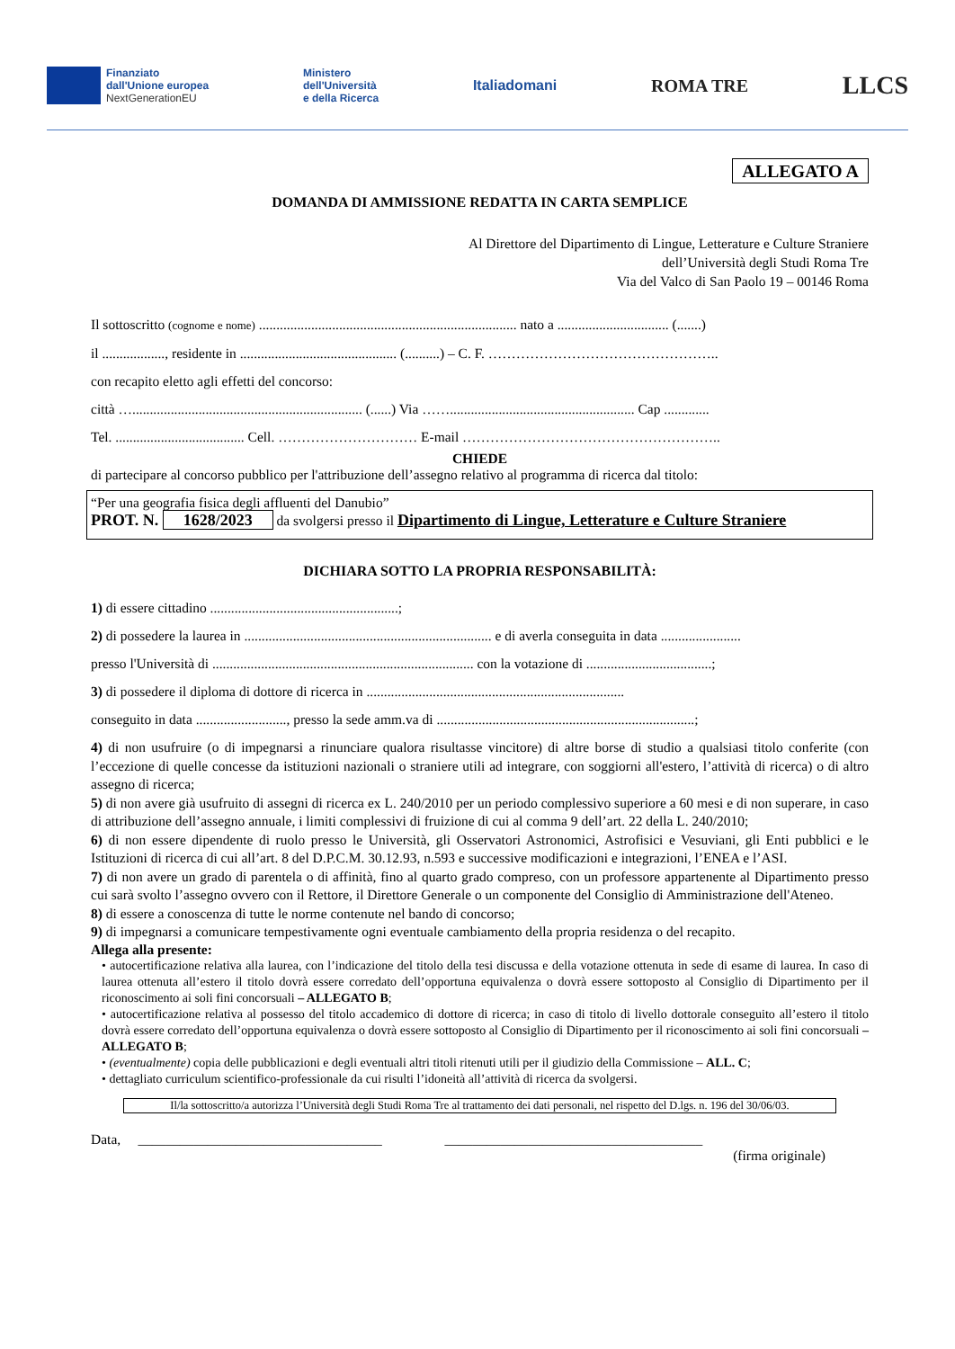Finanziato
dall'Unione europea
NextGenerationEU
Ministero
dell'Università
e della Ricerca
Italiadomani
ROMA TRE
LLCS
ALLEGATO A
DOMANDA DI AMMISSIONE REDATTA IN CARTA SEMPLICE
Al Direttore del Dipartimento di Lingue, Letterature e Culture Straniere
dell’Università degli Studi Roma Tre
Via del Valco di San Paolo 19 – 00146 Roma
Il sottoscritto (cognome e nome) .......................................................................... nato a ................................ (.......)
il .................., residente in ............................................. (..........) – C. F. …………………………………………..
con recapito eletto agli effetti del concorso:
città ….................................................................. (......) Via ……..................................................... Cap .............
Tel. ..................................... Cell. ………………………… E-mail ………………………………………………..
CHIEDE
di partecipare al concorso pubblico per l'attribuzione dell’assegno relativo al programma di ricerca dal titolo:
“Per una geografia fisica degli affluenti del Danubio”
PROT. N. 1628/2023 da svolgersi presso il Dipartimento di Lingue, Letterature e Culture Straniere
DICHIARA SOTTO LA PROPRIA RESPONSABILITÀ:
1) di essere cittadino ......................................................;
2) di possedere la laurea in ....................................................................... e di averla conseguita in data .......................
presso l'Università di ........................................................................... con la votazione di ....................................;
3) di possedere il diploma di dottore di ricerca in ..........................................................................
conseguito in data .........................., presso la sede amm.va di ..........................................................................;
4) di non usufruire (o di impegnarsi a rinunciare qualora risultasse vincitore) di altre borse di studio a qualsiasi titolo conferite (con l’eccezione di quelle concesse da istituzioni nazionali o straniere utili ad integrare, con soggiorni all'estero, l’attività di ricerca) o di altro assegno di ricerca;
5) di non avere già usufruito di assegni di ricerca ex L. 240/2010 per un periodo complessivo superiore a 60 mesi e di non superare, in caso di attribuzione dell’assegno annuale, i limiti complessivi di fruizione di cui al comma 9 dell’art. 22 della L. 240/2010;
6) di non essere dipendente di ruolo presso le Università, gli Osservatori Astronomici, Astrofisici e Vesuviani, gli Enti pubblici e le Istituzioni di ricerca di cui all’art. 8 del D.P.C.M. 30.12.93, n.593 e successive modificazioni e integrazioni, l’ENEA e l’ASI.
7) di non avere un grado di parentela o di affinità, fino al quarto grado compreso, con un professore appartenente al Dipartimento presso cui sarà svolto l’assegno ovvero con il Rettore, il Direttore Generale o un componente del Consiglio di Amministrazione dell'Ateneo.
8) di essere a conoscenza di tutte le norme contenute nel bando di concorso;
9) di impegnarsi a comunicare tempestivamente ogni eventuale cambiamento della propria residenza o del recapito.
Allega alla presente:
• autocertificazione relativa alla laurea, con l’indicazione del titolo della tesi discussa e della votazione ottenuta in sede di esame di laurea. In caso di laurea ottenuta all’estero il titolo dovrà essere corredato dell’opportuna equivalenza o dovrà essere sottoposto al Consiglio di Dipartimento per il riconoscimento ai soli fini concorsuali – ALLEGATO B;
• autocertificazione relativa al possesso del titolo accademico di dottore di ricerca; in caso di titolo di livello dottorale conseguito all’estero il titolo dovrà essere corredato dell’opportuna equivalenza o dovrà essere sottoposto al Consiglio di Dipartimento per il riconoscimento ai soli fini concorsuali – ALLEGATO B;
• (eventualmente) copia delle pubblicazioni e degli eventuali altri titoli ritenuti utili per il giudizio della Commissione – ALL. C;
• dettagliato curriculum scientifico-professionale da cui risulti l’idoneità all’attività di ricerca da svolgersi.
Il/la sottoscritto/a autorizza l’Università degli Studi Roma Tre al trattamento dei dati personali, nel rispetto del D.lgs. n. 196 del 30/06/03.
Data, ___________________________________ _____________________________________
(firma originale)